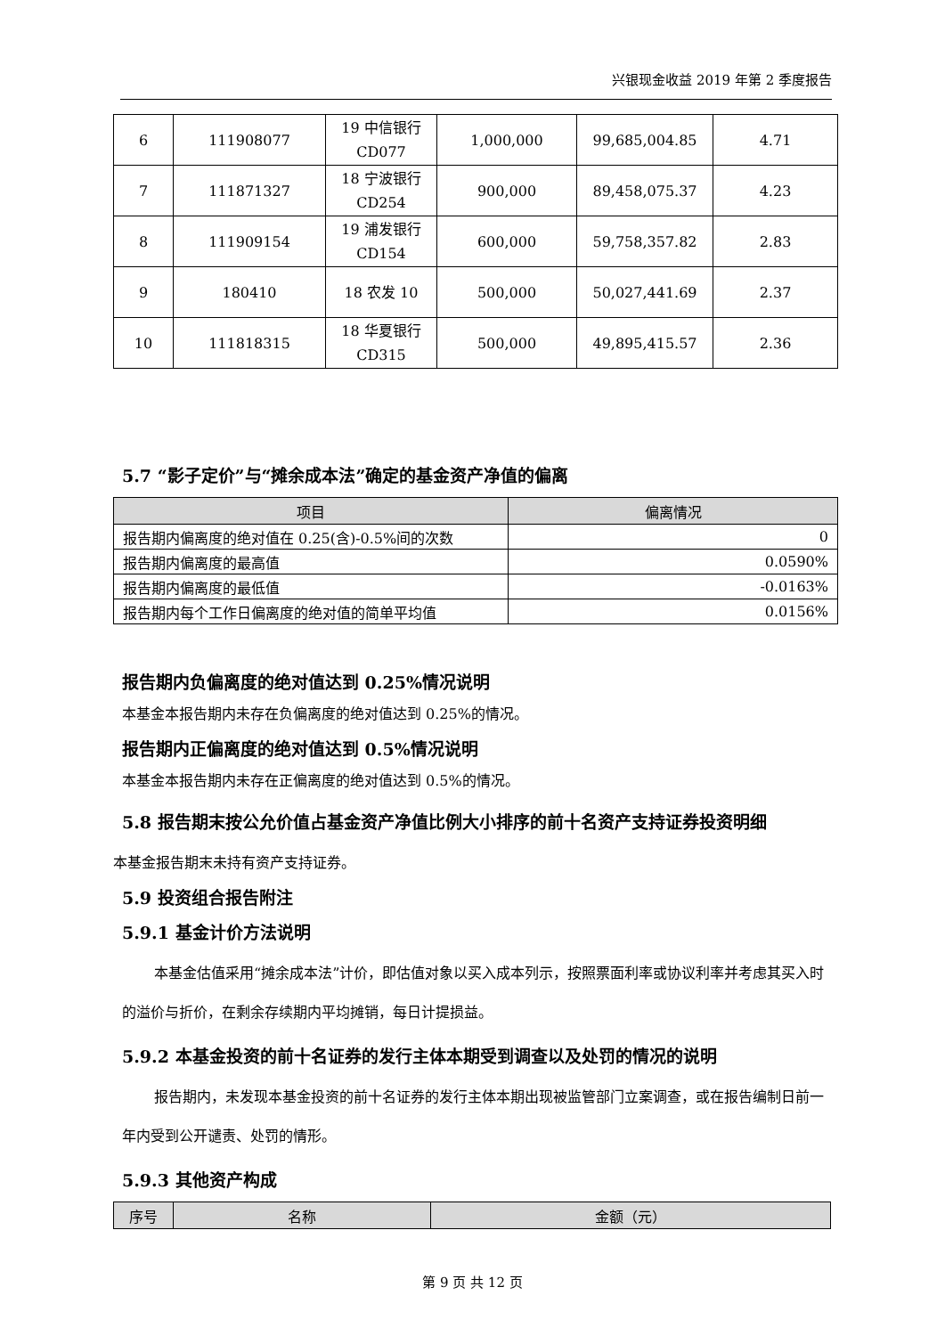兴银现金收益 2019 年第 2 季度报告
| 6 | 111908077 | 19 中信银行 CD077 | 1,000,000 | 99,685,004.85 | 4.71 |
| 7 | 111871327 | 18 宁波银行 CD254 | 900,000 | 89,458,075.37 | 4.23 |
| 8 | 111909154 | 19 浦发银行 CD154 | 600,000 | 59,758,357.82 | 2.83 |
| 9 | 180410 | 18 农发 10 | 500,000 | 50,027,441.69 | 2.37 |
| 10 | 111818315 | 18 华夏银行 CD315 | 500,000 | 49,895,415.57 | 2.36 |
5.7 “影子定价”与“摊余成本法”确定的基金资产净值的偏离
| 项目 | 偏离情况 |
| --- | --- |
| 报告期内偏离度的绝对值在 0.25(含)-0.5%间的次数 | 0 |
| 报告期内偏离度的最高值 | 0.0590% |
| 报告期内偏离度的最低值 | -0.0163% |
| 报告期内每个工作日偏离度的绝对值的简单平均值 | 0.0156% |
报告期内负偏离度的绝对值达到 0.25%情况说明
本基金本报告期内未存在负偏离度的绝对值达到 0.25%的情况。
报告期内正偏离度的绝对值达到 0.5%情况说明
本基金本报告期内未存在正偏离度的绝对值达到 0.5%的情况。
5.8 报告期末按公允价值占基金资产净值比例大小排序的前十名资产支持证券投资明细
本基金报告期末未持有资产支持证券。
5.9 投资组合报告附注
5.9.1 基金计价方法说明
本基金估值采用“摊余成本法”计价，即估值对象以买入成本列示，按照票面利率或协议利率并考虑其买入时的溢价与折价，在剩余存续期内平均摊销，每日计提损益。
5.9.2 本基金投资的前十名证券的发行主体本期受到调查以及处罚的情况的说明
报告期内，未发现本基金投资的前十名证券的发行主体本期出现被监管部门立案调查，或在报告编制日前一年内受到公开谴责、处罚的情形。
5.9.3 其他资产构成
| 序号 | 名称 | 金额（元） |
| --- | --- | --- |
第 9 页 共 12 页